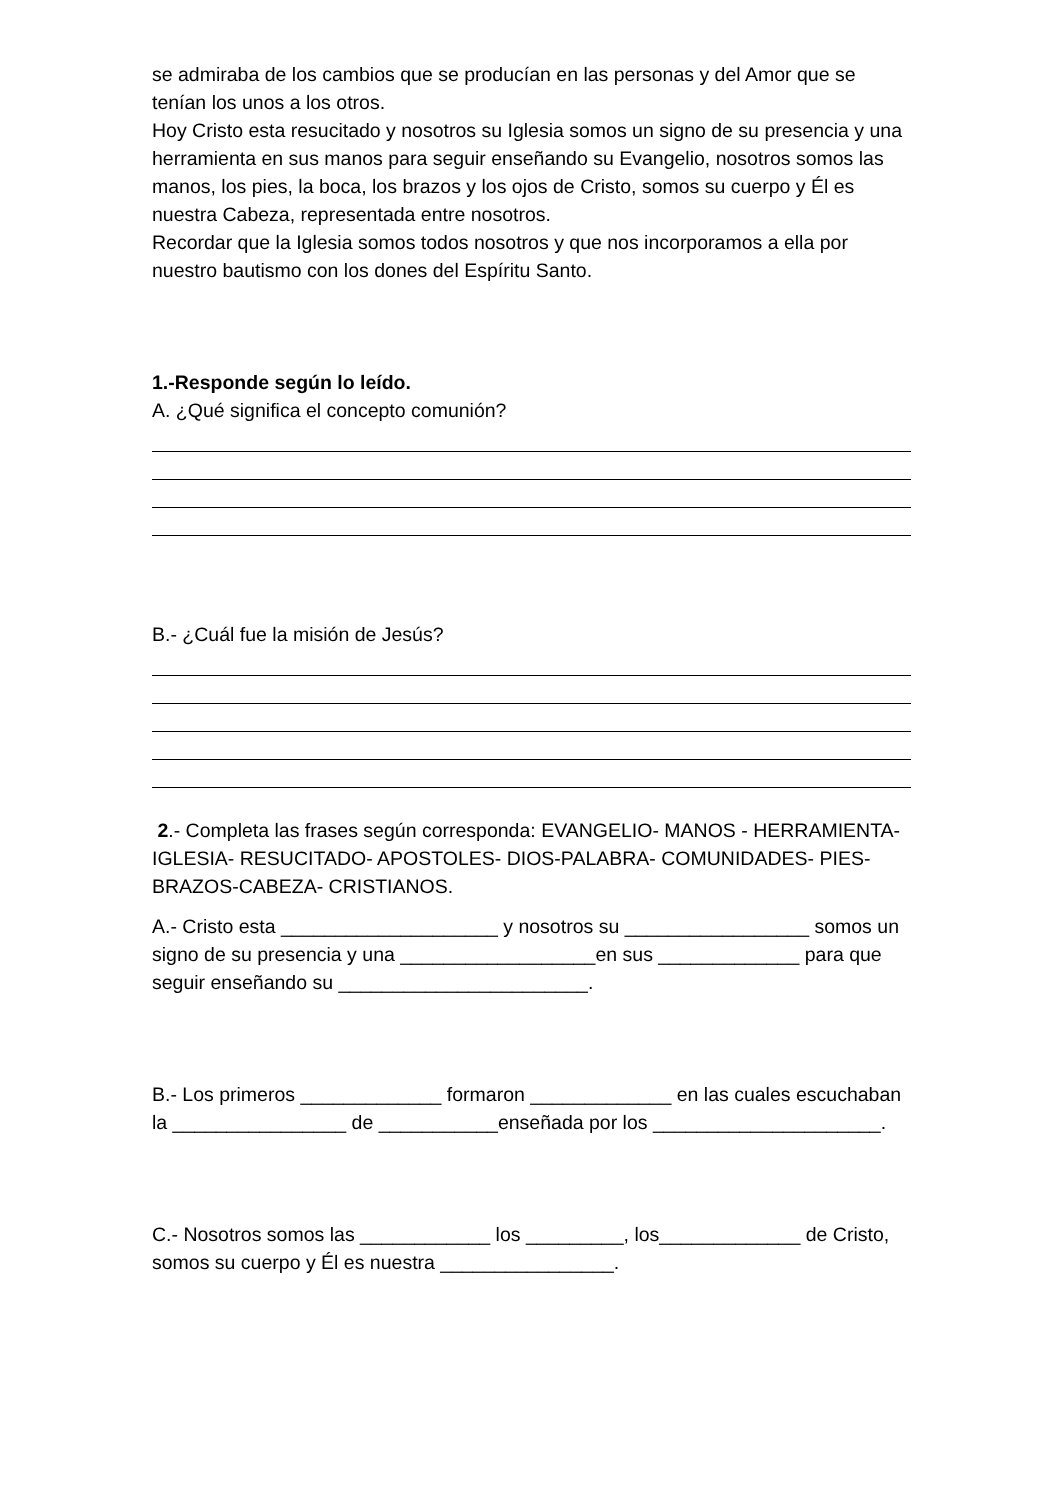se admiraba de los cambios que se producían en las personas y del Amor que se tenían los unos a los otros.
Hoy Cristo esta resucitado y nosotros su Iglesia somos un signo de su presencia y una herramienta en sus manos para seguir enseñando su Evangelio, nosotros somos las manos, los pies, la boca, los brazos y los ojos de Cristo, somos su cuerpo y Él es nuestra Cabeza, representada entre nosotros.
Recordar que la Iglesia somos todos nosotros y que nos incorporamos a ella por nuestro bautismo con los dones del Espíritu Santo.
1.-Responde según lo leído.
A. ¿Qué significa el concepto comunión?
B.- ¿Cuál fue la misión de Jesús?
2.- Completa las frases según corresponda: EVANGELIO- MANOS - HERRAMIENTA-IGLESIA- RESUCITADO- APOSTOLES- DIOS-PALABRA- COMUNIDADES- PIES-BRAZOS-CABEZA- CRISTIANOS.
A.- Cristo esta ____________________ y nosotros su _________________ somos un signo de su presencia y una __________________en sus _____________ para que seguir enseñando su _______________________.
B.- Los primeros _____________ formaron _____________ en las cuales escuchaban la ________________ de ___________enseñada por los _____________________.
C.- Nosotros somos las ____________ los _________, los_____________ de Cristo, somos su cuerpo y Él es nuestra ________________.